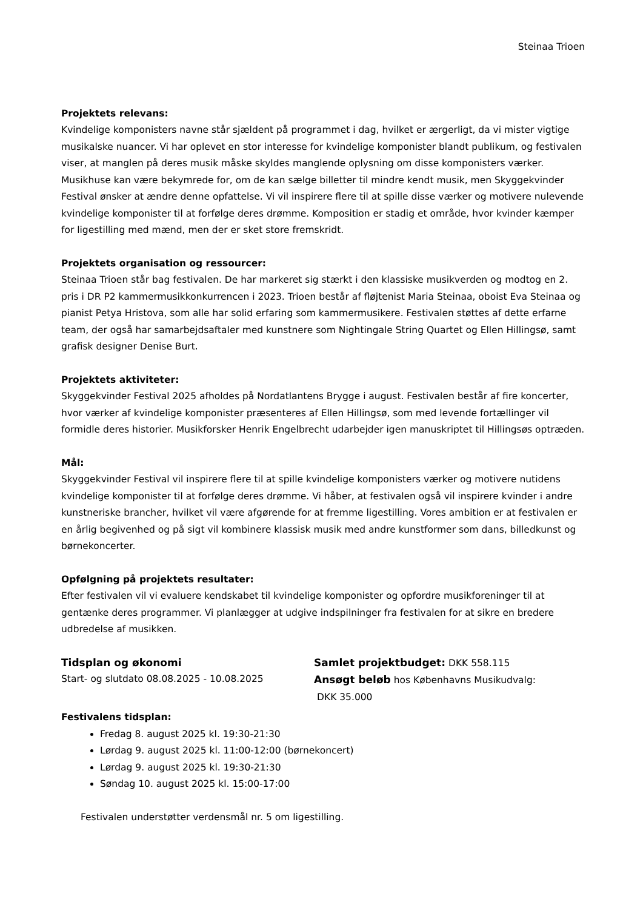Steinaa Trioen
Projektets relevans:
Kvindelige komponisters navne står sjældent på programmet i dag, hvilket er ærgerligt, da vi mister vigtige musikalske nuancer. Vi har oplevet en stor interesse for kvindelige komponister blandt publikum, og festivalen viser, at manglen på deres musik måske skyldes manglende oplysning om disse komponisters værker. Musikhuse kan være bekymrede for, om de kan sælge billetter til mindre kendt musik, men Skyggekvinder Festival ønsker at ændre denne opfattelse. Vi vil inspirere flere til at spille disse værker og motivere nulevende kvindelige komponister til at forfølge deres drømme. Komposition er stadig et område, hvor kvinder kæmper for ligestilling med mænd, men der er sket store fremskridt.
Projektets organisation og ressourcer:
Steinaa Trioen står bag festivalen. De har markeret sig stærkt i den klassiske musikverden og modtog en 2. pris i DR P2 kammermusikkonkurrencen i 2023. Trioen består af fløjtenist Maria Steinaa, oboist Eva Steinaa og pianist Petya Hristova, som alle har solid erfaring som kammermusikere. Festivalen støttes af dette erfarne team, der også har samarbejdsaftaler med kunstnere som Nightingale String Quartet og Ellen Hillingsø, samt grafisk designer Denise Burt.
Projektets aktiviteter:
Skyggekvinder Festival 2025 afholdes på Nordatlantens Brygge i august. Festivalen består af fire koncerter, hvor værker af kvindelige komponister præsenteres af Ellen Hillingsø, som med levende fortællinger vil formidle deres historier. Musikforsker Henrik Engelbrecht udarbejder igen manuskriptet til Hillingsøs optræden.
Mål:
Skyggekvinder Festival vil inspirere flere til at spille kvindelige komponisters værker og motivere nutidens kvindelige komponister til at forfølge deres drømme. Vi håber, at festivalen også vil inspirere kvinder i andre kunstneriske brancher, hvilket vil være afgørende for at fremme ligestilling. Vores ambition er at festivalen er en årlig begivenhed og på sigt vil kombinere klassisk musik med andre kunstformer som dans, billedkunst og børnekoncerter.
Opfølgning på projektets resultater:
Efter festivalen vil vi evaluere kendskabet til kvindelige komponister og opfordre musikforeninger til at gentænke deres programmer. Vi planlægger at udgive indspilninger fra festivalen for at sikre en bredere udbredelse af musikken.
Tidsplan og økonomi
Start- og slutdato 08.08.2025 - 10.08.2025
Samlet projektbudget: DKK 558.115
Ansøgt beløb hos Københavns Musikudvalg:
DKK 35.000
Festivalens tidsplan:
Fredag 8. august 2025 kl. 19:30-21:30
Lørdag 9. august 2025 kl. 11:00-12:00 (børnekoncert)
Lørdag 9. august 2025 kl. 19:30-21:30
Søndag 10. august 2025 kl. 15:00-17:00
Festivalen understøtter verdensmål nr. 5 om ligestilling.